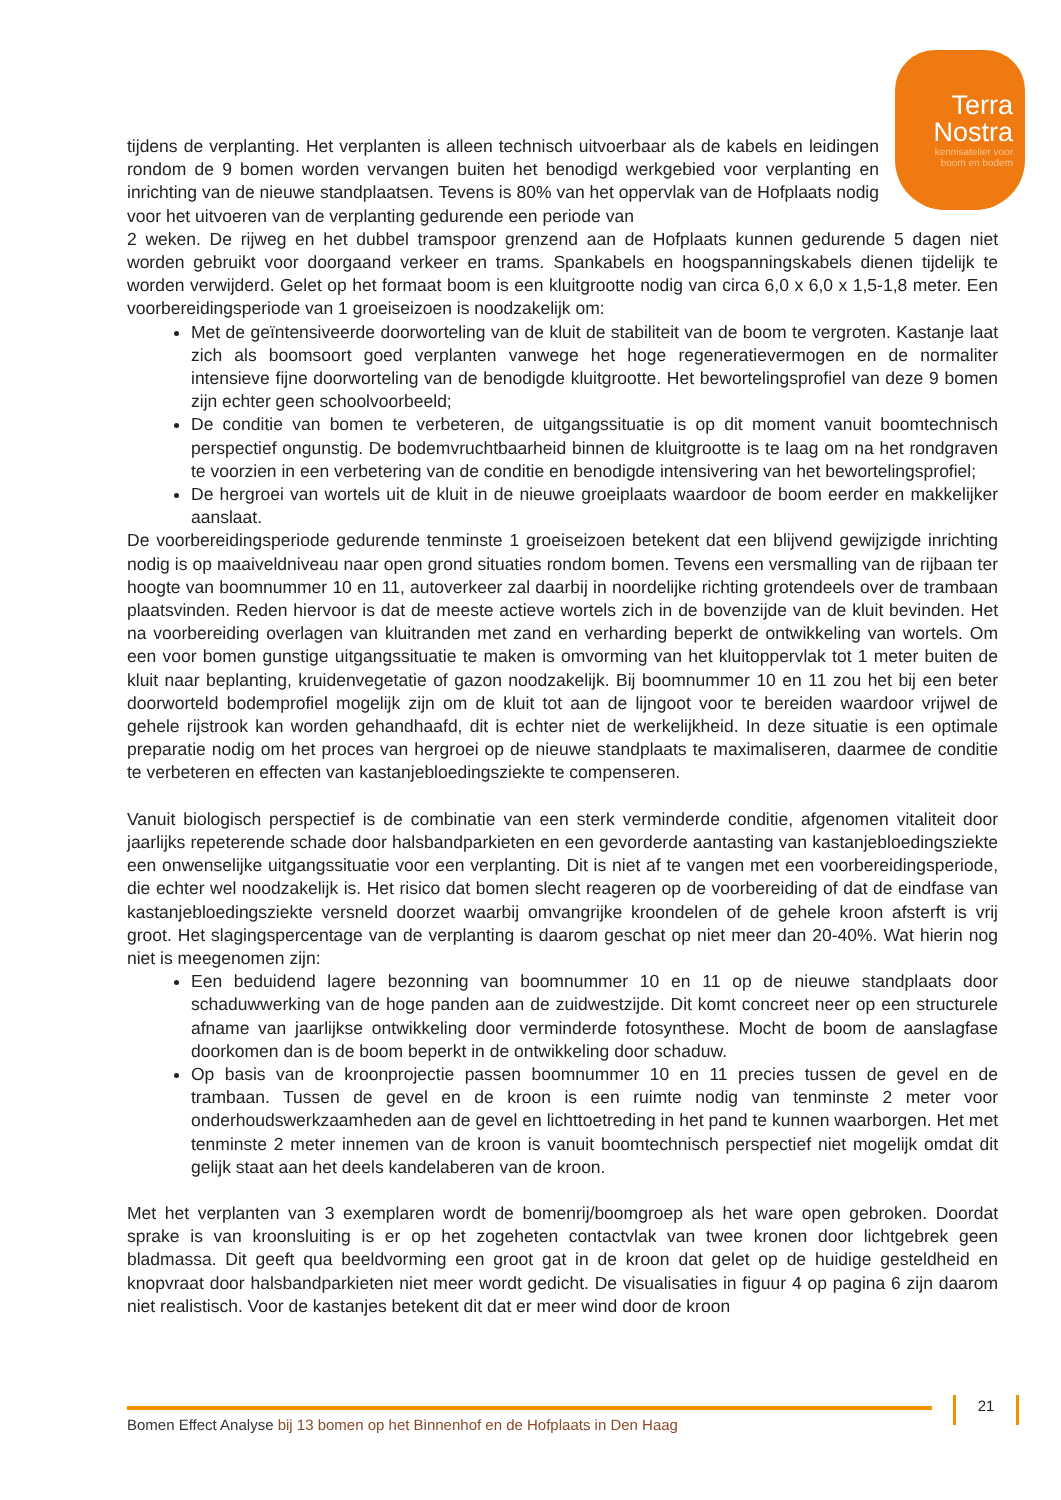Terra
Nostra
kennisatelier voor
boom en bodem
tijdens de verplanting. Het verplanten is alleen technisch uitvoerbaar als de kabels en leidingen rondom de 9 bomen worden vervangen buiten het benodigd werkgebied voor verplanting en inrichting van de nieuwe standplaatsen. Tevens is 80% van het oppervlak van de Hofplaats nodig voor het uitvoeren van de verplanting gedurende een periode van
2 weken. De rijweg en het dubbel tramspoor grenzend aan de Hofplaats kunnen gedurende 5 dagen niet worden gebruikt voor doorgaand verkeer en trams. Spankabels en hoogspanningskabels dienen tijdelijk te worden verwijderd. Gelet op het formaat boom is een kluitgrootte nodig van circa 6,0 x 6,0 x 1,5-1,8 meter. Een voorbereidingsperiode van 1 groeiseizoen is noodzakelijk om:
Met de geïntensiveerde doorworteling van de kluit de stabiliteit van de boom te vergroten. Kastanje laat zich als boomsoort goed verplanten vanwege het hoge regeneratievermogen en de normaliter intensieve fijne doorworteling van de benodigde kluitgrootte. Het bewortelingsprofiel van deze 9 bomen zijn echter geen schoolvoorbeeld;
De conditie van bomen te verbeteren, de uitgangssituatie is op dit moment vanuit boomtechnisch perspectief ongunstig. De bodemvruchtbaarheid binnen de kluitgrootte is te laag om na het rondgraven te voorzien in een verbetering van de conditie en benodigde intensivering van het bewortelingsprofiel;
De hergroei van wortels uit de kluit in de nieuwe groeiplaats waardoor de boom eerder en makkelijker aanslaat.
De voorbereidingsperiode gedurende tenminste 1 groeiseizoen betekent dat een blijvend gewijzigde inrichting nodig is op maaiveldniveau naar open grond situaties rondom bomen. Tevens een versmalling van de rijbaan ter hoogte van boomnummer 10 en 11, autoverkeer zal daarbij in noordelijke richting grotendeels over de trambaan plaatsvinden. Reden hiervoor is dat de meeste actieve wortels zich in de bovenzijde van de kluit bevinden. Het na voorbereiding overlagen van kluitranden met zand en verharding beperkt de ontwikkeling van wortels. Om een voor bomen gunstige uitgangssituatie te maken is omvorming van het kluitoppervlak tot 1 meter buiten de kluit naar beplanting, kruidenvegetatie of gazon noodzakelijk. Bij boomnummer 10 en 11 zou het bij een beter doorworteld bodemprofiel mogelijk zijn om de kluit tot aan de lijngoot voor te bereiden waardoor vrijwel de gehele rijstrook kan worden gehandhaafd, dit is echter niet de werkelijkheid. In deze situatie is een optimale preparatie nodig om het proces van hergroei op de nieuwe standplaats te maximaliseren, daarmee de conditie te verbeteren en effecten van kastanjebloedingsziekte te compenseren.
Vanuit biologisch perspectief is de combinatie van een sterk verminderde conditie, afgenomen vitaliteit door jaarlijks repeterende schade door halsbandparkieten en een gevorderde aantasting van kastanjebloedingsziekte een onwenselijke uitgangssituatie voor een verplanting. Dit is niet af te vangen met een voorbereidingsperiode, die echter wel noodzakelijk is. Het risico dat bomen slecht reageren op de voorbereiding of dat de eindfase van kastanjebloedingsziekte versneld doorzet waarbij omvangrijke kroondelen of de gehele kroon afsterft is vrij groot. Het slagingspercentage van de verplanting is daarom geschat op niet meer dan 20-40%. Wat hierin nog niet is meegenomen zijn:
Een beduidend lagere bezonning van boomnummer 10 en 11 op de nieuwe standplaats door schaduwwerking van de hoge panden aan de zuidwestzijde. Dit komt concreet neer op een structurele afname van jaarlijkse ontwikkeling door verminderde fotosynthese. Mocht de boom de aanslagfase doorkomen dan is de boom beperkt in de ontwikkeling door schaduw.
Op basis van de kroonprojectie passen boomnummer 10 en 11 precies tussen de gevel en de trambaan. Tussen de gevel en de kroon is een ruimte nodig van tenminste 2 meter voor onderhoudswerkzaamheden aan de gevel en lichttoetreding in het pand te kunnen waarborgen. Het met tenminste 2 meter innemen van de kroon is vanuit boomtechnisch perspectief niet mogelijk omdat dit gelijk staat aan het deels kandelaberen van de kroon.
Met het verplanten van 3 exemplaren wordt de bomenrij/boomgroep als het ware open gebroken. Doordat sprake is van kroonsluiting is er op het zogeheten contactvlak van twee kronen door lichtgebrek geen bladmassa. Dit geeft qua beeldvorming een groot gat in de kroon dat gelet op de huidige gesteldheid en knopvraat door halsbandparkieten niet meer wordt gedicht. De visualisaties in figuur 4 op pagina 6 zijn daarom niet realistisch. Voor de kastanjes betekent dit dat er meer wind door de kroon
21
Bomen Effect Analyse bij 13 bomen op het Binnenhof en de Hofplaats in Den Haag